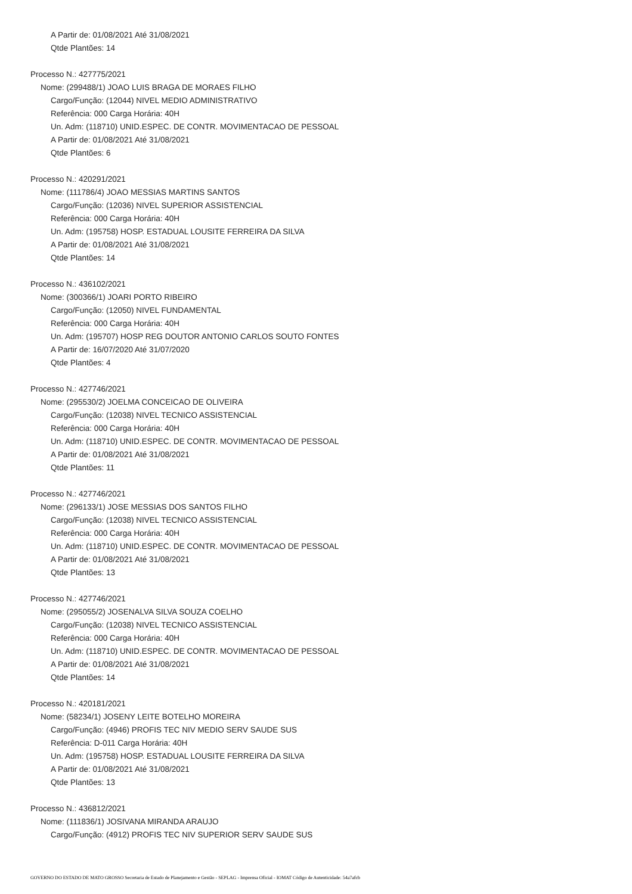A Partir de: 01/08/2021 Até 31/08/2021
Qtde Plantões: 14
Processo N.: 427775/2021
Nome: (299488/1) JOAO LUIS BRAGA DE MORAES FILHO
Cargo/Função: (12044) NIVEL MEDIO ADMINISTRATIVO
Referência: 000 Carga Horária: 40H
Un. Adm: (118710) UNID.ESPEC. DE CONTR. MOVIMENTACAO DE PESSOAL
A Partir de: 01/08/2021 Até 31/08/2021
Qtde Plantões: 6
Processo N.: 420291/2021
Nome: (111786/4) JOAO MESSIAS MARTINS SANTOS
Cargo/Função: (12036) NIVEL SUPERIOR ASSISTENCIAL
Referência: 000 Carga Horária: 40H
Un. Adm: (195758) HOSP. ESTADUAL LOUSITE FERREIRA DA SILVA
A Partir de: 01/08/2021 Até 31/08/2021
Qtde Plantões: 14
Processo N.: 436102/2021
Nome: (300366/1) JOARI PORTO RIBEIRO
Cargo/Função: (12050) NIVEL FUNDAMENTAL
Referência: 000 Carga Horária: 40H
Un. Adm: (195707) HOSP REG DOUTOR ANTONIO CARLOS SOUTO FONTES
A Partir de: 16/07/2020 Até 31/07/2020
Qtde Plantões: 4
Processo N.: 427746/2021
Nome: (295530/2) JOELMA CONCEICAO DE OLIVEIRA
Cargo/Função: (12038) NIVEL TECNICO ASSISTENCIAL
Referência: 000 Carga Horária: 40H
Un. Adm: (118710) UNID.ESPEC. DE CONTR. MOVIMENTACAO DE PESSOAL
A Partir de: 01/08/2021 Até 31/08/2021
Qtde Plantões: 11
Processo N.: 427746/2021
Nome: (296133/1) JOSE MESSIAS DOS SANTOS FILHO
Cargo/Função: (12038) NIVEL TECNICO ASSISTENCIAL
Referência: 000 Carga Horária: 40H
Un. Adm: (118710) UNID.ESPEC. DE CONTR. MOVIMENTACAO DE PESSOAL
A Partir de: 01/08/2021 Até 31/08/2021
Qtde Plantões: 13
Processo N.: 427746/2021
Nome: (295055/2) JOSENALVA SILVA SOUZA COELHO
Cargo/Função: (12038) NIVEL TECNICO ASSISTENCIAL
Referência: 000 Carga Horária: 40H
Un. Adm: (118710) UNID.ESPEC. DE CONTR. MOVIMENTACAO DE PESSOAL
A Partir de: 01/08/2021 Até 31/08/2021
Qtde Plantões: 14
Processo N.: 420181/2021
Nome: (58234/1) JOSENY LEITE BOTELHO MOREIRA
Cargo/Função: (4946) PROFIS TEC NIV MEDIO SERV SAUDE SUS
Referência: D-011 Carga Horária: 40H
Un. Adm: (195758) HOSP. ESTADUAL LOUSITE FERREIRA DA SILVA
A Partir de: 01/08/2021 Até 31/08/2021
Qtde Plantões: 13
Processo N.: 436812/2021
Nome: (111836/1) JOSIVANA MIRANDA ARAUJO
Cargo/Função: (4912) PROFIS TEC NIV SUPERIOR SERV SAUDE SUS
GOVERNO DO ESTADO DE MATO GROSSO Secretaria de Estado de Planejamento e Gestão - SEPLAG - Imprensa Oficial - IOMAT Código de Autenticidade: 54a7afcb